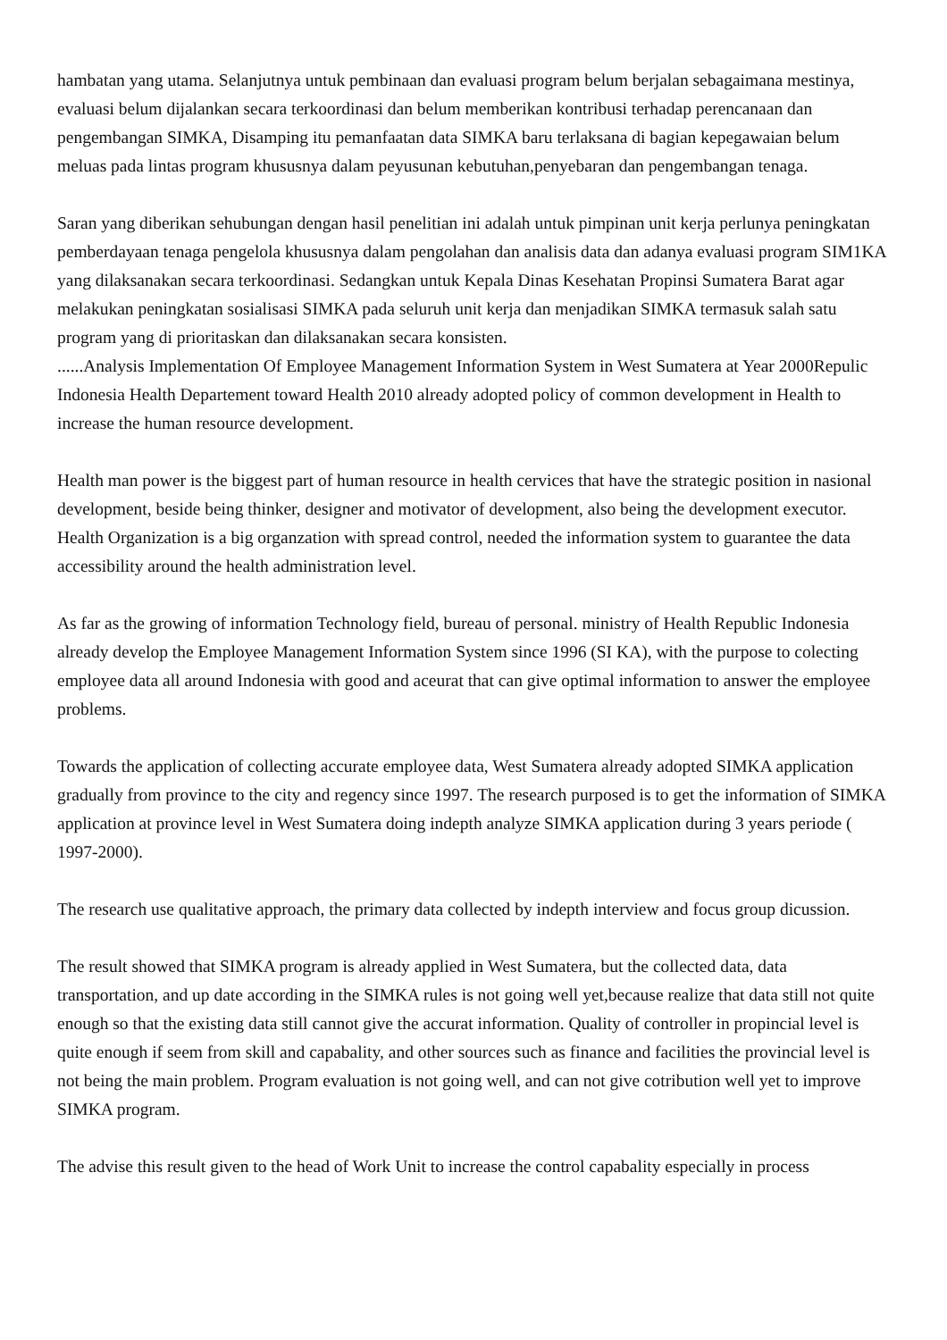hambatan yang utama. Selanjutnya untuk pembinaan dan evaluasi program belum berjalan sebagaimana mestinya, evaluasi belum dijalankan secara terkoordinasi dan belum memberikan kontribusi terhadap perencanaan dan pengembangan SIMKA, Disamping itu pemanfaatan data SIMKA baru terlaksana di bagian kepegawaian belum meluas pada lintas program khususnya dalam peyusunan kebutuhan,penyebaran dan pengembangan tenaga.
Saran yang diberikan sehubungan dengan hasil penelitian ini adalah untuk pimpinan unit kerja perlunya peningkatan pemberdayaan tenaga pengelola khususnya dalam pengolahan dan analisis data dan adanya evaluasi program SIM1KA yang dilaksanakan secara terkoordinasi. Sedangkan untuk Kepala Dinas Kesehatan Propinsi Sumatera Barat agar melakukan peningkatan sosialisasi SIMKA pada seluruh unit kerja dan menjadikan SIMKA termasuk salah satu program yang di prioritaskan dan dilaksanakan secara konsisten.
......Analysis Implementation Of Employee Management Information System in West Sumatera at Year 2000Repulic Indonesia Health Departement toward Health 2010 already adopted policy of common development in Health to increase the human resource development.
Health man power is the biggest part of human resource in health cervices that have the strategic position in nasional development, beside being thinker, designer and motivator of development, also being the development executor. Health Organization is a big organzation with spread control, needed the information system to guarantee the data accessibility around the health administration level.
As far as the growing of information Technology field, bureau of personal. ministry of Health Republic Indonesia already develop the Employee Management Information System since 1996 (SI KA), with the purpose to colecting employee data all around Indonesia with good and aceurat that can give optimal information to answer the employee problems.
Towards the application of collecting accurate employee data, West Sumatera already adopted SIMKA application gradually from province to the city and regency since 1997. The research purposed is to get the information of SIMKA application at province level in West Sumatera doing indepth analyze SIMKA application during 3 years periode ( 1997-2000).
The research use qualitative approach, the primary data collected by indepth interview and focus group dicussion.
The result showed that SIMKA program is already applied in West Sumatera, but the collected data, data transportation, and up date according in the SIMKA rules is not going well yet,because realize that data still not quite enough so that the existing data still cannot give the accurat information. Quality of controller in propincial level is quite enough if seem from skill and capabality, and other sources such as finance and facilities the provincial level is not being the main problem. Program evaluation is not going well, and can not give cotribution well yet to improve SIMKA program.
The advise this result given to the head of Work Unit to increase the control capabality especially in process